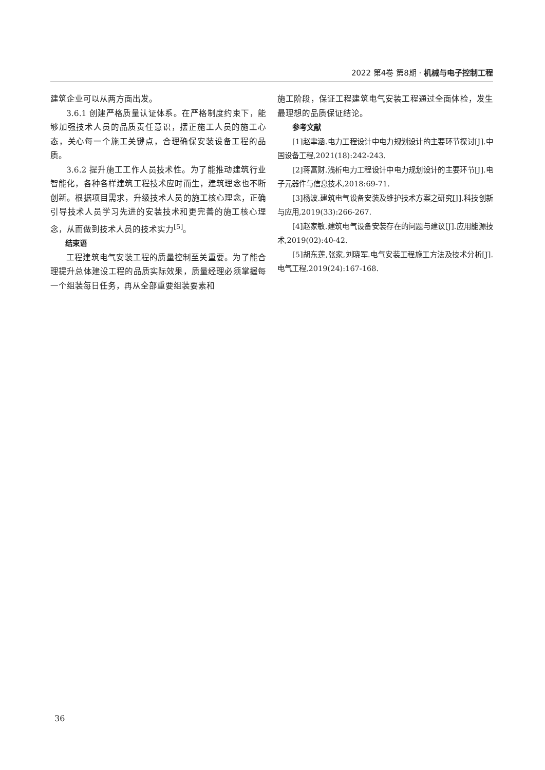2022 第4卷 第8期 · 机械与电子控制工程
建筑企业可以从两方面出发。
3.6.1 创建严格质量认证体系。在严格制度约束下，能够加强技术人员的品质责任意识，摆正施工人员的施工心态，关心每一个施工关键点，合理确保安装设备工程的品质。
3.6.2 提升施工工作人员技术性。为了能推动建筑行业智能化，各种各样建筑工程技术应时而生，建筑理念也不断创新。根据项目需求，升级技术人员的施工核心理念，正确引导技术人员学习先进的安装技术和更完善的施工核心理念，从而做到技术人员的技术实力<sup>[5]</sup>。
结束语
工程建筑电气安装工程的质量控制至关重要。为了能合理提升总体建设工程的品质实际效果，质量经理必须掌握每一个组装每日任务，再从全部重要组装要素和
施工阶段，保证工程建筑电气安装工程通过全面体检，发生最理想的品质保证结论。
参考文献
[1]赵聿涵.电力工程设计中电力规划设计的主要环节探讨[J].中国设备工程,2021(18):242-243.
[2]蒋富财.浅析电力工程设计中电力规划设计的主要环节[J].电子元器件与信息技术,2018:69-71.
[3]杨波.建筑电气设备安装及维护技术方案之研究[J].科技创新与应用,2019(33):266-267.
[4]赵家敏.建筑电气设备安装存在的问题与建议[J].应用能源技术,2019(02):40-42.
[5]胡东莲,张家,刘晓军.电气安装工程施工方法及技术分析[J].电气工程,2019(24):167-168.
36